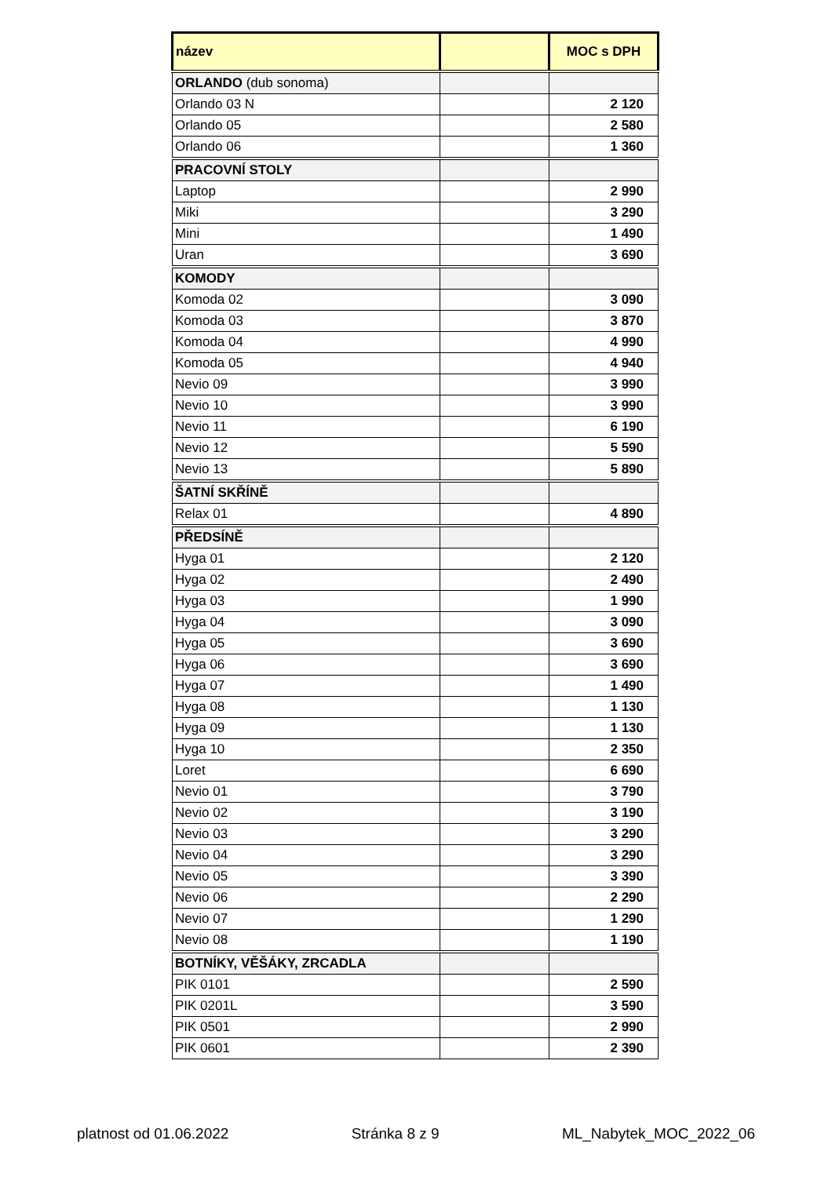| název | | MOC s DPH |
| --- | --- | --- |
| ORLANDO (dub sonoma) | | |
| Orlando 03 N | | 2 120 |
| Orlando 05 | | 2 580 |
| Orlando 06 | | 1 360 |
| PRACOVNÍ STOLY | | |
| Laptop | | 2 990 |
| Miki | | 3 290 |
| Mini | | 1 490 |
| Uran | | 3 690 |
| KOMODY | | |
| Komoda 02 | | 3 090 |
| Komoda 03 | | 3 870 |
| Komoda 04 | | 4 990 |
| Komoda 05 | | 4 940 |
| Nevio 09 | | 3 990 |
| Nevio 10 | | 3 990 |
| Nevio 11 | | 6 190 |
| Nevio 12 | | 5 590 |
| Nevio 13 | | 5 890 |
| ŠATNÍ SKŘÍNĚ | | |
| Relax 01 | | 4 890 |
| PŘEDSÍNĚ | | |
| Hyga 01 | | 2 120 |
| Hyga 02 | | 2 490 |
| Hyga 03 | | 1 990 |
| Hyga 04 | | 3 090 |
| Hyga 05 | | 3 690 |
| Hyga 06 | | 3 690 |
| Hyga 07 | | 1 490 |
| Hyga 08 | | 1 130 |
| Hyga 09 | | 1 130 |
| Hyga 10 | | 2 350 |
| Loret | | 6 690 |
| Nevio 01 | | 3 790 |
| Nevio 02 | | 3 190 |
| Nevio 03 | | 3 290 |
| Nevio 04 | | 3 290 |
| Nevio 05 | | 3 390 |
| Nevio 06 | | 2 290 |
| Nevio 07 | | 1 290 |
| Nevio 08 | | 1 190 |
| BOTNÍKY, VĚŠÁKY, ZRCADLA | | |
| PIK 0101 | | 2 590 |
| PIK 0201L | | 3 590 |
| PIK 0501 | | 2 990 |
| PIK 0601 | | 2 390 |
platnost od 01.06.2022 Stránka 8 z 9 ML_Nabytek_MOC_2022_06